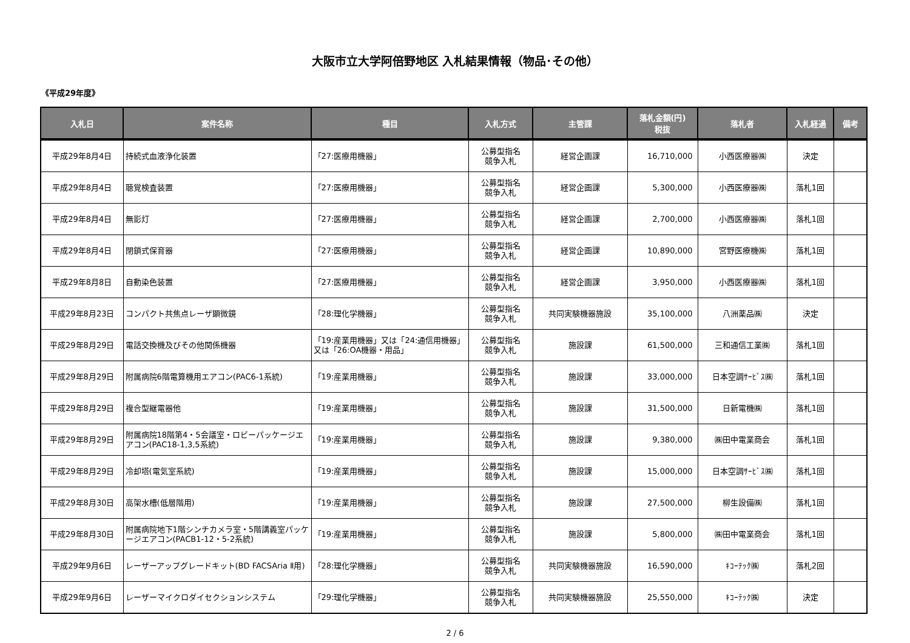大阪市立大学阿倍野地区 入札結果情報（物品･その他）
《平成29年度》
| 入札日 | 案件名称 | 種目 | 入札方式 | 主管課 | 落札金額(円) 税抜 | 落札者 | 入札経過 | 備考 |
| --- | --- | --- | --- | --- | --- | --- | --- | --- |
| 平成29年8月4日 | 持続式血液浄化装置 | 「27:医療用機器」 | 公募型指名 競争入札 | 経営企画課 | 16,710,000 | 小西医療器㈱ | 決定 | |
| 平成29年8月4日 | 聴覚検査装置 | 「27:医療用機器」 | 公募型指名 競争入札 | 経営企画課 | 5,300,000 | 小西医療器㈱ | 落札1回 | |
| 平成29年8月4日 | 無影灯 | 「27:医療用機器」 | 公募型指名 競争入札 | 経営企画課 | 2,700,000 | 小西医療器㈱ | 落札1回 | |
| 平成29年8月4日 | 閉鎖式保育器 | 「27:医療用機器」 | 公募型指名 競争入札 | 経営企画課 | 10,890,000 | 宮野医療機㈱ | 落札1回 | |
| 平成29年8月8日 | 自動染色装置 | 「27:医療用機器」 | 公募型指名 競争入札 | 経営企画課 | 3,950,000 | 小西医療器㈱ | 落札1回 | |
| 平成29年8月23日 | コンパクト共焦点レーザ顕微鏡 | 「28:理化学機器」 | 公募型指名 競争入札 | 共同実験機器施設 | 35,100,000 | 八洲薬品㈱ | 決定 | |
| 平成29年8月29日 | 電話交換機及びその他関係機器 | 「19:産業用機器」又は「24:通信用機器」又は「26:OA機器・用品」 | 公募型指名 競争入札 | 施設課 | 61,500,000 | 三和通信工業㈱ | 落札1回 | |
| 平成29年8月29日 | 附属病院6階電算機用エアコン(PAC6-1系統) | 「19:産業用機器」 | 公募型指名 競争入札 | 施設課 | 33,000,000 | 日本空調ｻｰﾋﾞｽ㈱ | 落札1回 | |
| 平成29年8月29日 | 複合型継電器他 | 「19:産業用機器」 | 公募型指名 競争入札 | 施設課 | 31,500,000 | 日新電機㈱ | 落札1回 | |
| 平成29年8月29日 | 附属病院18階第4・5会議室・ロビーパッケージエアコン(PAC18-1,3,5系統) | 「19:産業用機器」 | 公募型指名 競争入札 | 施設課 | 9,380,000 | ㈱田中電業商会 | 落札1回 | |
| 平成29年8月29日 | 冷却塔(電気室系統) | 「19:産業用機器」 | 公募型指名 競争入札 | 施設課 | 15,000,000 | 日本空調ｻｰﾋﾞｽ㈱ | 落札1回 | |
| 平成29年8月30日 | 高架水槽(低層階用) | 「19:産業用機器」 | 公募型指名 競争入札 | 施設課 | 27,500,000 | 柳生設備㈱ | 落札1回 | |
| 平成29年8月30日 | 附属病院地下1階シンチカメラ室・5階講義室パッケージエアコン(PACB1-12・5-2系統) | 「19:産業用機器」 | 公募型指名 競争入札 | 施設課 | 5,800,000 | ㈱田中電業商会 | 落札1回 | |
| 平成29年9月6日 | レーザーアップグレードキット(BD FACSAria Ⅱ用) | 「28:理化学機器」 | 公募型指名 競争入札 | 共同実験機器施設 | 16,590,000 | ｷｺｰﾃｯｸ㈱ | 落札2回 | |
| 平成29年9月6日 | レーザーマイクロダイセクションシステム | 「29:理化学機器」 | 公募型指名 競争入札 | 共同実験機器施設 | 25,550,000 | ｷｺｰﾃｯｸ㈱ | 決定 | |
2 / 6